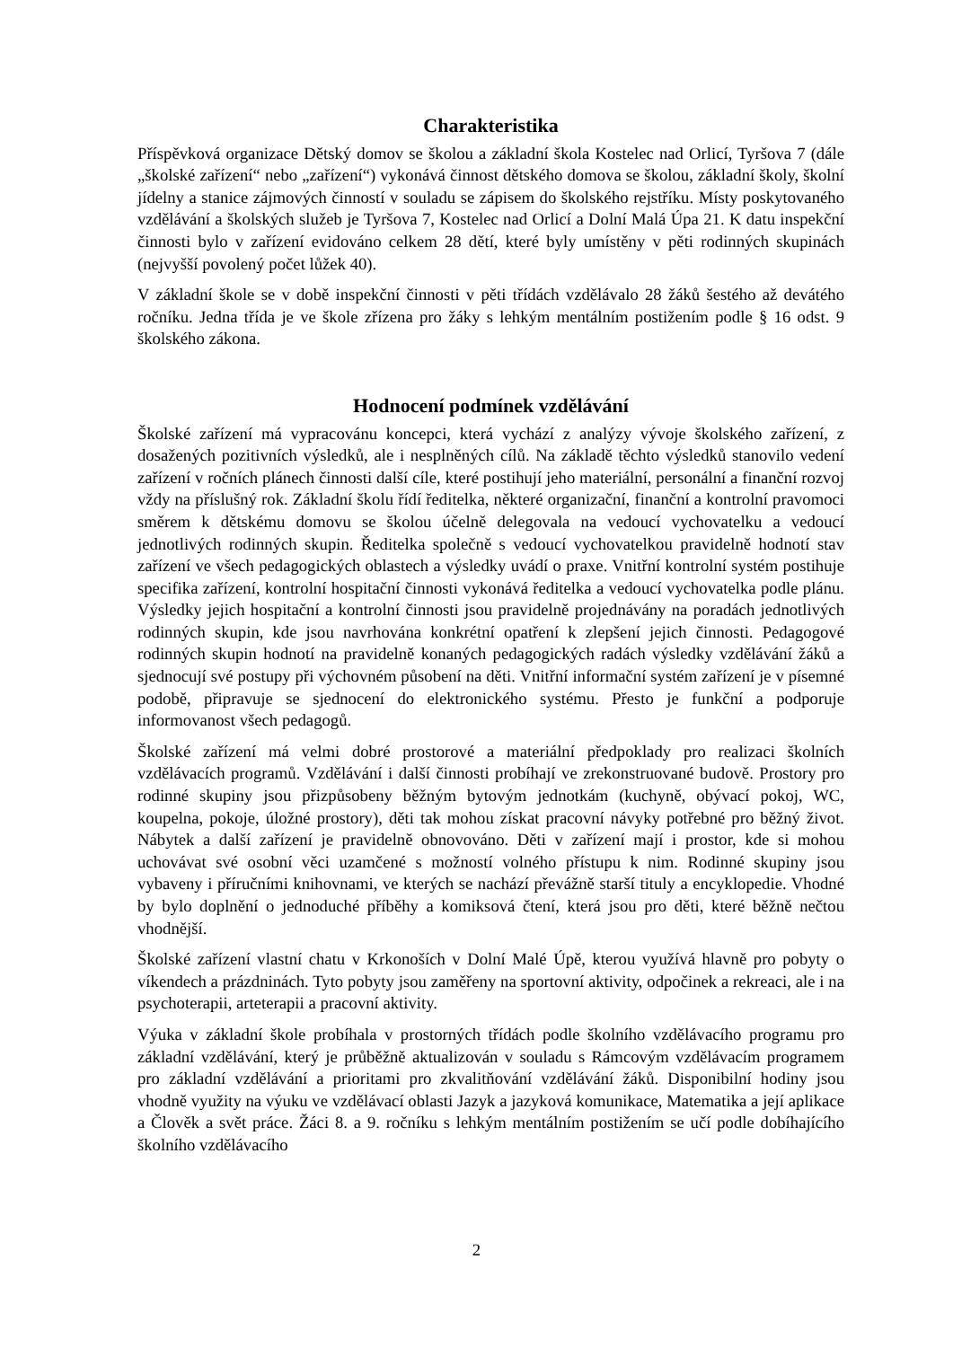Charakteristika
Příspěvková organizace Dětský domov se školou a základní škola Kostelec nad Orlicí, Tyršova 7 (dále „školské zařízení“ nebo „zařízení“) vykonává činnost dětského domova se školou, základní školy, školní jídelny a stanice zájmových činností v souladu se zápisem do školského rejstříku. Místy poskytovaného vzdělávání a školských služeb je Tyršova 7, Kostelec nad Orlicí a Dolní Malá Úpa 21. K datu inspekční činnosti bylo v zařízení evidováno celkem 28 dětí, které byly umístěny v pěti rodinných skupinách (nejvyšší povolený počet lůžek 40).
V základní škole se v době inspekční činnosti v pěti třídách vzdělávalo 28 žáků šestého až devátého ročníku. Jedna třída je ve škole zřízena pro žáky s lehkým mentálním postižením podle § 16 odst. 9 školského zákona.
Hodnocení podmínek vzdělávání
Školské zařízení má vypracovánu koncepci, která vychází z analýzy vývoje školského zařízení, z dosažených pozitivních výsledků, ale i nesplněných cílů. Na základě těchto výsledků stanovilo vedení zařízení v ročních plánech činnosti další cíle, které postihují jeho materiální, personální a finanční rozvoj vždy na příslušný rok. Základní školu řídí ředitelka, některé organizační, finanční a kontrolní pravomoci směrem k dětskému domovu se školou účelně delegovala na vedoucí vychovatelku a vedoucí jednotlivých rodinných skupin. Ředitelka společně s vedoucí vychovatelkou pravidelně hodnotí stav zařízení ve všech pedagogických oblastech a výsledky uvádí o praxe. Vnitřní kontrolní systém postihuje specifika zařízení, kontrolní hospitační činnosti vykonává ředitelka a vedoucí vychovatelka podle plánu. Výsledky jejich hospitační a kontrolní činnosti jsou pravidelně projednávány na poradách jednotlivých rodinných skupin, kde jsou navrhována konkrétní opatření k zlepšení jejich činnosti. Pedagogové rodinných skupin hodnotí na pravidelně konaných pedagogických radách výsledky vzdělávání žáků a sjednocují své postupy při výchovném působení na děti. Vnitřní informační systém zařízení je v písemné podobě, připravuje se sjednocení do elektronického systému. Přesto je funkční a podporuje informovanost všech pedagogů.
Školské zařízení má velmi dobré prostorové a materiální předpoklady pro realizaci školních vzdělávacích programů. Vzdělávání i další činnosti probíhají ve zrekonstruované budově. Prostory pro rodinné skupiny jsou přizpůsobeny běžným bytovým jednotkám (kuchyně, obývací pokoj, WC, koupelna, pokoje, úložné prostory), děti tak mohou získat pracovní návyky potřebné pro běžný život. Nábytek a další zařízení je pravidelně obnovováno. Děti v zařízení mají i prostor, kde si mohou uchovávat své osobní věci uzamčené s možností volného přístupu k nim. Rodinné skupiny jsou vybaveny i příručními knihovnami, ve kterých se nachází převážně starší tituly a encyklopedie. Vhodné by bylo doplnění o jednoduché příběhy a komiksová čtení, která jsou pro děti, které běžně nečtou vhodnější.
Školské zařízení vlastní chatu v Krkonoších v Dolní Malé Úpě, kterou využívá hlavně pro pobyty o víkendech a prázdninách. Tyto pobyty jsou zaměřeny na sportovní aktivity, odpočinek a rekreaci, ale i na psychoterapii, arteterapii a pracovní aktivity.
Výuka v základní škole probíhala v prostorných třídách podle školního vzdělávacího programu pro základní vzdělávání, který je průběžně aktualizován v souladu s Rámcovým vzdělávacím programem pro základní vzdělávání a prioritami pro zkvalitňování vzdělávání žáků. Disponibilní hodiny jsou vhodně využity na výuku ve vzdělávací oblasti Jazyk a jazyková komunikace, Matematika a její aplikace a Člověk a svět práce. Žáci 8. a 9. ročníku s lehkým mentálním postižením se učí podle dobíhajícího školního vzdělávacího
2